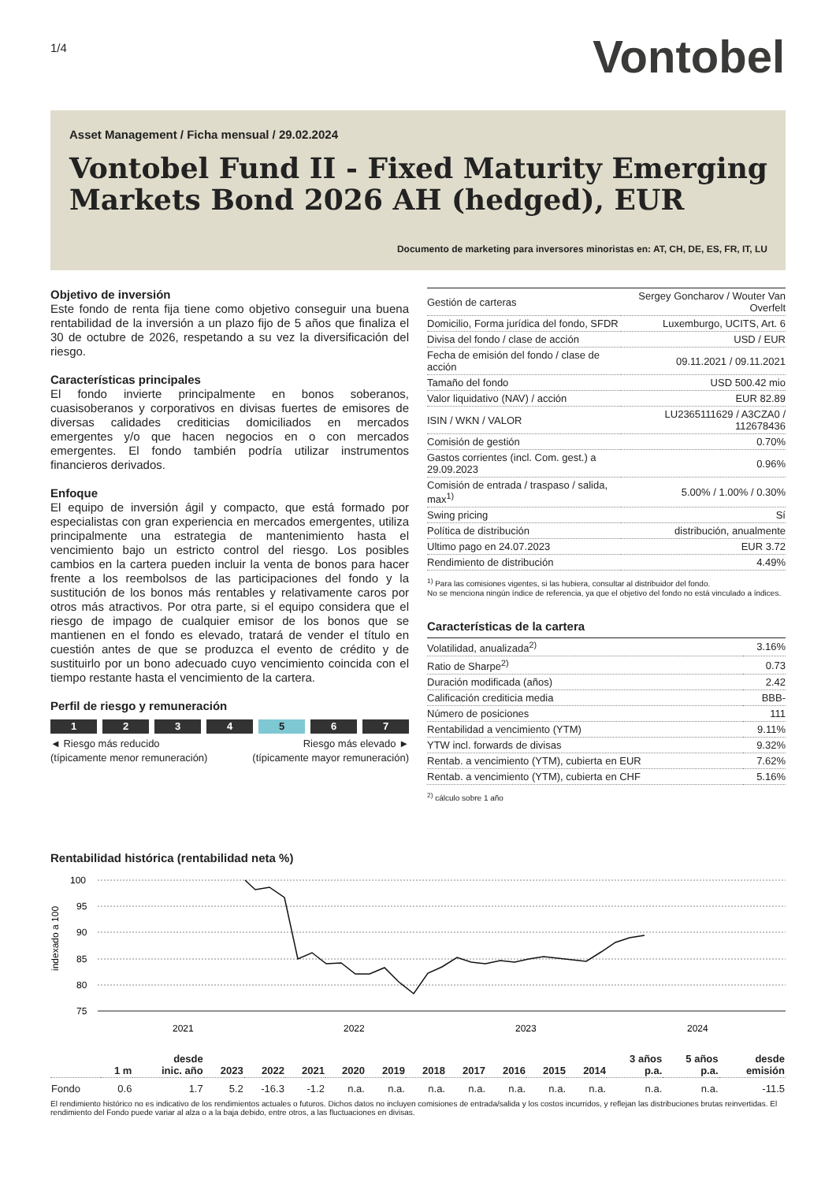1/4 Vontobel
Asset Management / Ficha mensual / 29.02.2024
Vontobel Fund II - Fixed Maturity Emerging Markets Bond 2026 AH (hedged), EUR
Documento de marketing para inversores minoristas en: AT, CH, DE, ES, FR, IT, LU
Objetivo de inversión
Este fondo de renta fija tiene como objetivo conseguir una buena rentabilidad de la inversión a un plazo fijo de 5 años que finaliza el 30 de octubre de 2026, respetando a su vez la diversificación del riesgo.
Características principales
El fondo invierte principalmente en bonos soberanos, cuasisoberanos y corporativos en divisas fuertes de emisores de diversas calidades crediticias domiciliados en mercados emergentes y/o que hacen negocios en o con mercados emergentes. El fondo también podría utilizar instrumentos financieros derivados.
Enfoque
El equipo de inversión ágil y compacto, que está formado por especialistas con gran experiencia en mercados emergentes, utiliza principalmente una estrategia de mantenimiento hasta el vencimiento bajo un estricto control del riesgo. Los posibles cambios en la cartera pueden incluir la venta de bonos para hacer frente a los reembolsos de las participaciones del fondo y la sustitución de los bonos más rentables y relativamente caros por otros más atractivos. Por otra parte, si el equipo considera que el riesgo de impago de cualquier emisor de los bonos que se mantienen en el fondo es elevado, tratará de vender el título en cuestión antes de que se produzca el evento de crédito y de sustituirlo por un bono adecuado cuyo vencimiento coincida con el tiempo restante hasta el vencimiento de la cartera.
Perfil de riesgo y remuneración
1 2 3 4 5 6 7
◄ Riesgo más reducido
(típicamente menor remuneración) Riesgo más elevado ►
(típicamente mayor remuneración)
| Gestión de carteras | Sergey Goncharov / Wouter Van Overfelt |
| Domicilio, Forma jurídica del fondo, SFDR | Luxemburgo, UCITS, Art. 6 |
| Divisa del fondo / clase de acción | USD / EUR |
| Fecha de emisión del fondo / clase de acción | 09.11.2021 / 09.11.2021 |
| Tamaño del fondo | USD 500.42 mio |
| Valor liquidativo (NAV) / acción | EUR 82.89 |
| ISIN / WKN / VALOR | LU2365111629 / A3CZA0 / 112678436 |
| Comisión de gestión | 0.70% |
| Gastos corrientes (incl. Com. gest.) a 29.09.2023 | 0.96% |
| Comisión de entrada / traspaso / salida, max<sup>1)</sup> | 5.00% / 1.00% / 0.30% |
| Swing pricing | Sí |
| Política de distribución | distribución, anualmente |
| Ultimo pago en 24.07.2023 | EUR 3.72 |
| Rendimiento de distribución | 4.49% |
<sup>1)</sup> Para las comisiones vigentes, si las hubiera, consultar al distribuidor del fondo.
No se menciona ningún índice de referencia, ya que el objetivo del fondo no está vinculado a índices.
Características de la cartera
| Volatilidad, anualizada<sup>2)</sup> | 3.16% |
| Ratio de Sharpe<sup>2)</sup> | 0.73 |
| Duración modificada (años) | 2.42 |
| Calificación crediticia media | BBB- |
| Número de posiciones | 111 |
| Rentabilidad a vencimiento (YTM) | 9.11% |
| YTW incl. forwards de divisas | 9.32% |
| Rentab. a vencimiento (YTM), cubierta en EUR | 7.62% |
| Rentab. a vencimiento (YTM), cubierta en CHF | 5.16% |
<sup>2)</sup> cálculo sobre 1 año
Rentabilidad histórica (rentabilidad neta %)
100
95
90
85
80
75
indexado a 100
2021
2022
2023
2024
| | 1 m | desde inic. año | 2023 | 2022 | 2021 | 2020 | 2019 | 2018 | 2017 | 2016 | 2015 | 2014 | 3 años p.a. | 5 años p.a. | desde emisión |
| --- | --- | --- | --- | --- | --- | --- | --- | --- | --- | --- | --- | --- | --- | --- | --- |
| Fondo | 0.6 | 1.7 | 5.2 | -16.3 | -1.2 | n.a. | n.a. | n.a. | n.a. | n.a. | n.a. | n.a. | n.a. | n.a. | -11.5 |
El rendimiento histórico no es indicativo de los rendimientos actuales o futuros. Dichos datos no incluyen comisiones de entrada/salida y los costos incurridos, y reflejan las distribuciones brutas reinvertidas. El rendimiento del Fondo puede variar al alza o a la baja debido, entre otros, a las fluctuaciones en divisas.